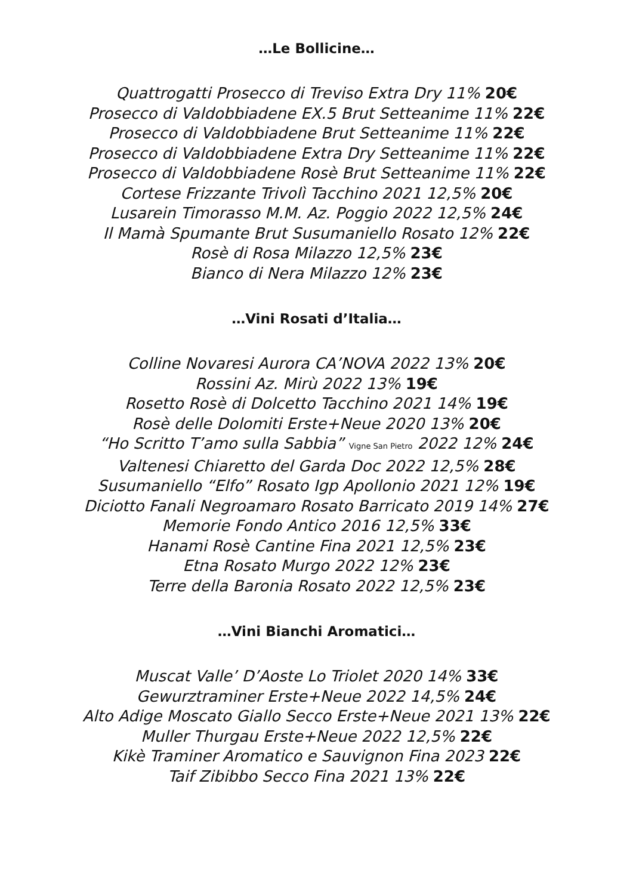…Le Bollicine…
Quattrogatti Prosecco di Treviso Extra Dry 11% 20€
Prosecco di Valdobbiadene EX.5 Brut Setteanime 11% 22€
Prosecco di Valdobbiadene Brut Setteanime 11% 22€
Prosecco di Valdobbiadene Extra Dry Setteanime 11% 22€
Prosecco di Valdobbiadene Rosè Brut Setteanime 11% 22€
Cortese Frizzante Trivolì Tacchino 2021 12,5% 20€
Lusarein Timorasso M.M. Az. Poggio 2022 12,5% 24€
Il Mamà Spumante Brut Susumaniello Rosato 12% 22€
Rosè di Rosa Milazzo 12,5% 23€
Bianco di Nera Milazzo 12% 23€
…Vini Rosati d’Italia…
Colline Novaresi Aurora CA’NOVA 2022 13% 20€
Rossini Az. Mirù 2022 13% 19€
Rosetto Rosè di Dolcetto Tacchino 2021 14% 19€
Rosè delle Dolomiti Erste+Neue 2020 13% 20€
“Ho Scritto T’amo sulla Sabbia” Vigne San Pietro 2022 12% 24€
Valtenesi Chiaretto del Garda Doc 2022 12,5% 28€
Susumaniello “Elfo” Rosato Igp Apollonio 2021 12% 19€
Diciotto Fanali Negroamaro Rosato Barricato 2019 14% 27€
Memorie Fondo Antico 2016 12,5% 33€
Hanami Rosè Cantine Fina 2021 12,5% 23€
Etna Rosato Murgo 2022 12% 23€
Terre della Baronia Rosato 2022 12,5% 23€
…Vini Bianchi Aromatici…
Muscat Valle’ D’Aoste Lo Triolet 2020 14% 33€
Gewurztraminer Erste+Neue 2022 14,5% 24€
Alto Adige Moscato Giallo Secco Erste+Neue 2021 13% 22€
Muller Thurgau Erste+Neue 2022 12,5% 22€
Kikè Traminer Aromatico e Sauvignon Fina 2023 22€
Taif Zibibbo Secco Fina 2021 13% 22€